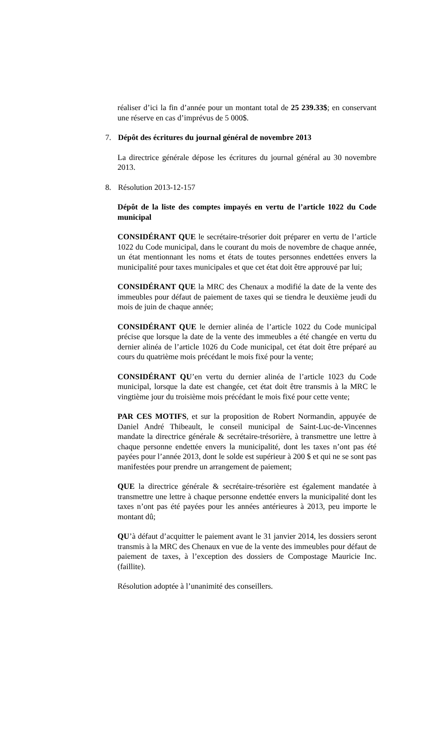réaliser d’ici la fin d’année pour un montant total de 25 239.33$; en conservant une réserve en cas d’imprévus de 5 000$.
7. Dépôt des écritures du journal général de novembre 2013
La directrice générale dépose les écritures du journal général au 30 novembre 2013.
8. Résolution 2013-12-157
Dépôt de la liste des comptes impayés en vertu de l’article 1022 du Code municipal
CONSIDÉRANT QUE le secrétaire-trésorier doit préparer en vertu de l’article 1022 du Code municipal, dans le courant du mois de novembre de chaque année, un état mentionnant les noms et états de toutes personnes endettées envers la municipalité pour taxes municipales et que cet état doit être approuvé par lui;
CONSIDÉRANT QUE la MRC des Chenaux a modifié la date de la vente des immeubles pour défaut de paiement de taxes qui se tiendra le deuxième jeudi du mois de juin de chaque année;
CONSIDÉRANT QUE le dernier alinéa de l’article 1022 du Code municipal précise que lorsque la date de la vente des immeubles a été changée en vertu du dernier alinéa de l’article 1026 du Code municipal, cet état doit être préparé au cours du quatrième mois précédant le mois fixé pour la vente;
CONSIDÉRANT QU’en vertu du dernier alinéa de l’article 1023 du Code municipal, lorsque la date est changée, cet état doit être transmis à la MRC le vingtième jour du troisième mois précédant le mois fixé pour cette vente;
PAR CES MOTIFS, et sur la proposition de Robert Normandin, appuyée de Daniel André Thibeault, le conseil municipal de Saint-Luc-de-Vincennes mandate la directrice générale & secrétaire-trésorière, à transmettre une lettre à chaque personne endettée envers la municipalité, dont les taxes n’ont pas été payées pour l’année 2013, dont le solde est supérieur à 200 $ et qui ne se sont pas manifestées pour prendre un arrangement de paiement;
QUE la directrice générale & secrétaire-trésorière est également mandatée à transmettre une lettre à chaque personne endettée envers la municipalité dont les taxes n’ont pas été payées pour les années antérieures à 2013, peu importe le montant dû;
QU’à défaut d’acquitter le paiement avant le 31 janvier 2014, les dossiers seront transmis à la MRC des Chenaux en vue de la vente des immeubles pour défaut de paiement de taxes, à l’exception des dossiers de Compostage Mauricie Inc. (faillite).
Résolution adoptée à l’unanimité des conseillers.